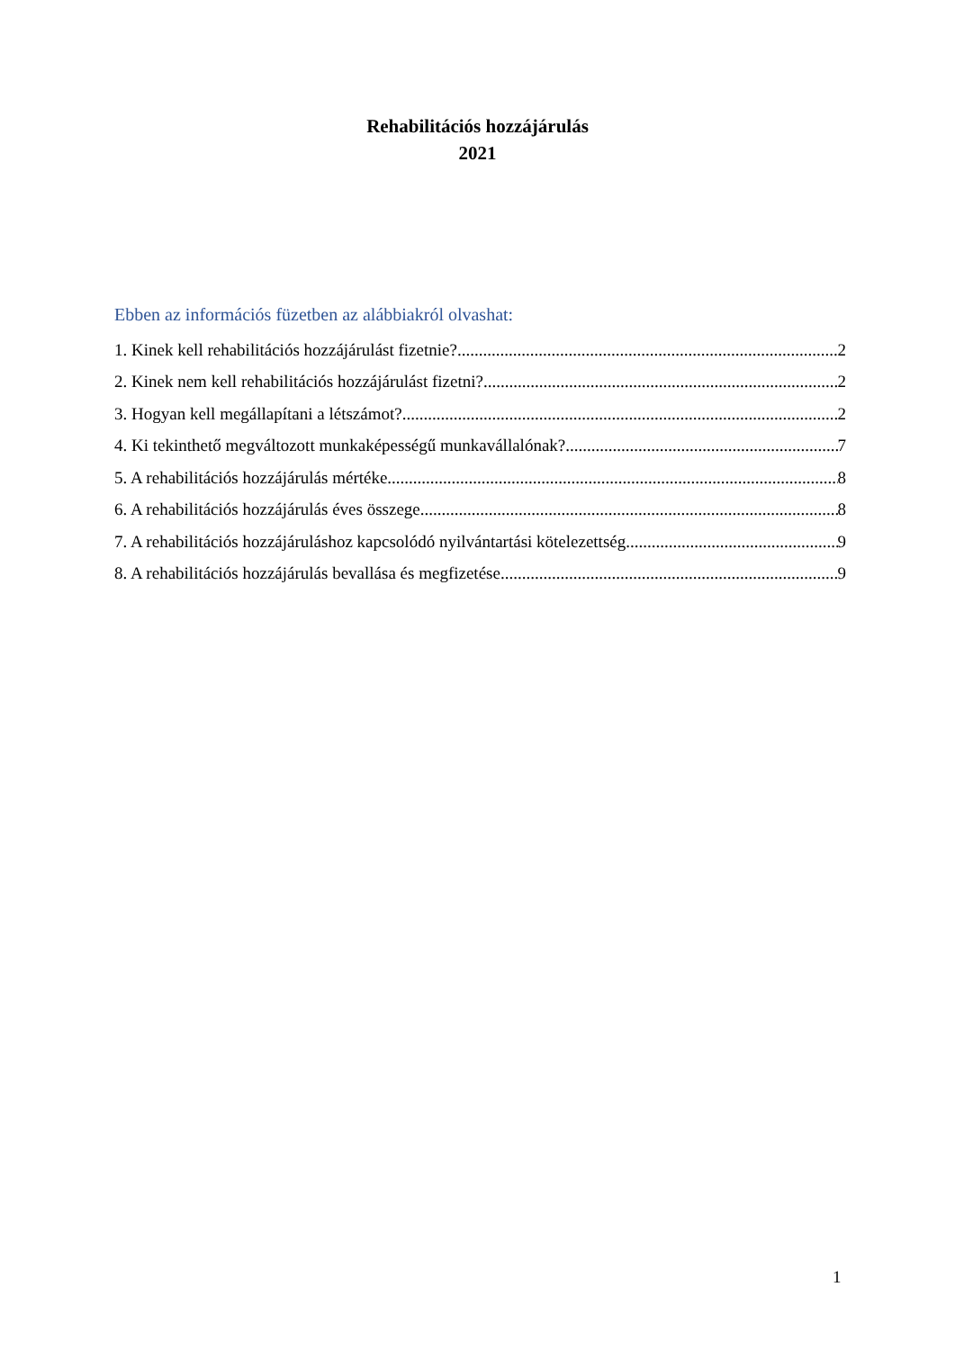Rehabilitációs hozzájárulás
2021
Ebben az információs füzetben az alábbiakról olvashat:
1. Kinek kell rehabilitációs hozzájárulást fizetnie? 2
2. Kinek nem kell rehabilitációs hozzájárulást fizetni? 2
3. Hogyan kell megállapítani a létszámot? 2
4. Ki tekinthető megváltozott munkaképességű munkavállalónak? 7
5. A rehabilitációs hozzájárulás mértéke 8
6. A rehabilitációs hozzájárulás éves összege 8
7. A rehabilitációs hozzájáruláshoz kapcsolódó nyilvántartási kötelezettség 9
8. A rehabilitációs hozzájárulás bevallása és megfizetése 9
1